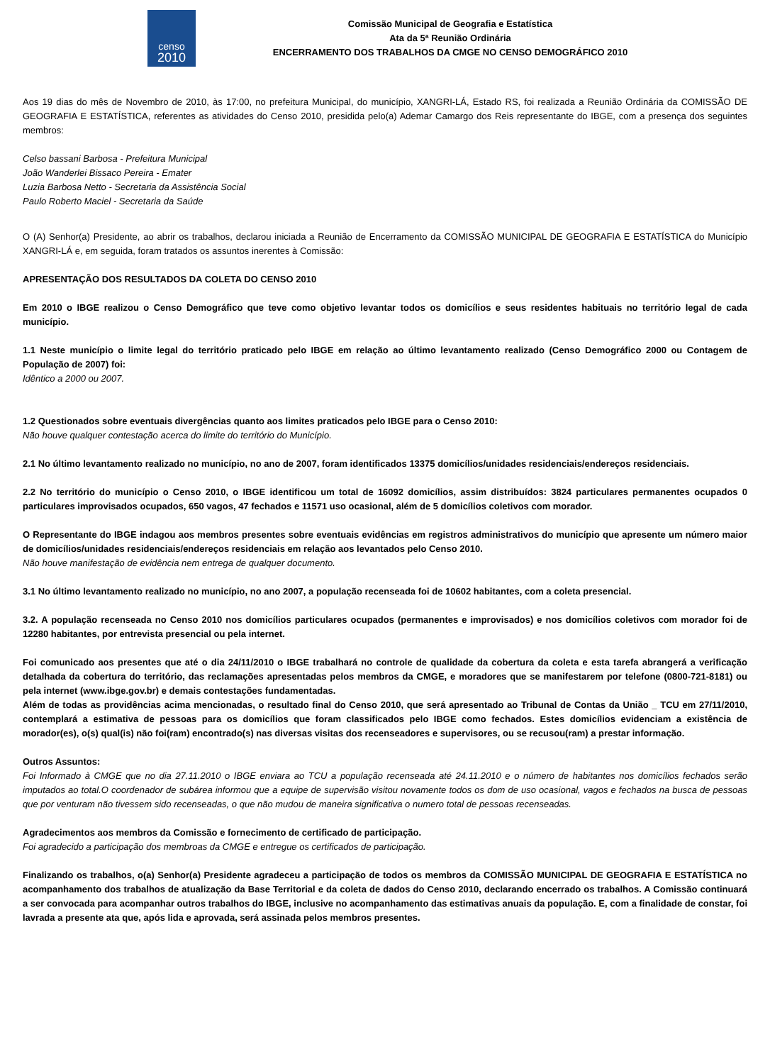censo
2010
Comissão Municipal de Geografia e Estatística
Ata da 5ª Reunião Ordinária
ENCERRAMENTO DOS TRABALHOS DA CMGE NO CENSO DEMOGRÁFICO 2010
Aos 19 dias do mês de Novembro de 2010, às 17:00, no prefeitura Municipal, do município, XANGRI-LÁ, Estado RS, foi realizada a Reunião Ordinária da COMISSÃO DE GEOGRAFIA E ESTATÍSTICA, referentes as atividades do Censo 2010, presidida pelo(a) Ademar Camargo dos Reis representante do IBGE, com a presença dos seguintes membros:
Celso bassani Barbosa - Prefeitura Municipal
João Wanderlei Bissaco Pereira - Emater
Luzia Barbosa Netto - Secretaria da Assistência Social
Paulo Roberto Maciel - Secretaria da Saúde
O (A) Senhor(a) Presidente, ao abrir os trabalhos, declarou iniciada a Reunião de Encerramento da COMISSÃO MUNICIPAL DE GEOGRAFIA E ESTATÍSTICA do Município XANGRI-LÁ e, em seguida, foram tratados os assuntos inerentes à Comissão:
APRESENTAÇÃO DOS RESULTADOS DA COLETA DO CENSO 2010
Em 2010 o IBGE realizou o Censo Demográfico que teve como objetivo levantar todos os domicílios e seus residentes habituais no território legal de cada município.
1.1 Neste município o limite legal do território praticado pelo IBGE em relação ao último levantamento realizado (Censo Demográfico 2000 ou Contagem de População de 2007) foi:
Idêntico a 2000 ou 2007.
1.2 Questionados sobre eventuais divergências quanto aos limites praticados pelo IBGE para o Censo 2010:
Não houve qualquer contestação acerca do limite do território do Município.
2.1 No último levantamento realizado no município, no ano de 2007, foram identificados 13375 domicílios/unidades residenciais/endereços residenciais.
2.2 No território do município o Censo 2010, o IBGE identificou um total de 16092 domicílios, assim distribuídos: 3824 particulares permanentes ocupados 0 particulares improvisados ocupados, 650 vagos, 47 fechados e 11571 uso ocasional, além de 5 domicílios coletivos com morador.
O Representante do IBGE indagou aos membros presentes sobre eventuais evidências em registros administrativos do município que apresente um número maior de domicílios/unidades residenciais/endereços residenciais em relação aos levantados pelo Censo 2010.
Não houve manifestação de evidência nem entrega de qualquer documento.
3.1 No último levantamento realizado no município, no ano 2007, a população recenseada foi de 10602 habitantes, com a coleta presencial.
3.2. A população recenseada no Censo 2010 nos domicílios particulares ocupados (permanentes e improvisados) e nos domicílios coletivos com morador foi de 12280 habitantes, por entrevista presencial ou pela internet.
Foi comunicado aos presentes que até o dia 24/11/2010 o IBGE trabalhará no controle de qualidade da cobertura da coleta e esta tarefa abrangerá a verificação detalhada da cobertura do território, das reclamações apresentadas pelos membros da CMGE, e moradores que se manifestarem por telefone (0800-721-8181) ou pela internet (www.ibge.gov.br) e demais contestações fundamentadas.
Além de todas as providências acima mencionadas, o resultado final do Censo 2010, que será apresentado ao Tribunal de Contas da União _ TCU em 27/11/2010, contemplará a estimativa de pessoas para os domicílios que foram classificados pelo IBGE como fechados. Estes domicílios evidenciam a existência de morador(es), o(s) qual(is) não foi(ram) encontrado(s) nas diversas visitas dos recenseadores e supervisores, ou se recusou(ram) a prestar informação.
Outros Assuntos:
Foi Informado à CMGE que no dia 27.11.2010 o IBGE enviara ao TCU a população recenseada até 24.11.2010 e o número de habitantes nos domicílios fechados serão imputados ao total.O coordenador de subárea informou que a equipe de supervisão visitou novamente todos os dom de uso ocasional, vagos e fechados na busca de pessoas que por venturam não tivessem sido recenseadas, o que não mudou de maneira significativa o numero total de pessoas recenseadas.
Agradecimentos aos membros da Comissão e fornecimento de certificado de participação.
Foi agradecido a participação dos membroas da CMGE e entregue os certificados de participação.
Finalizando os trabalhos, o(a) Senhor(a) Presidente agradeceu a participação de todos os membros da COMISSÃO MUNICIPAL DE GEOGRAFIA E ESTATÍSTICA no acompanhamento dos trabalhos de atualização da Base Territorial e da coleta de dados do Censo 2010, declarando encerrado os trabalhos. A Comissão continuará a ser convocada para acompanhar outros trabalhos do IBGE, inclusive no acompanhamento das estimativas anuais da população. E, com a finalidade de constar, foi lavrada a presente ata que, após lida e aprovada, será assinada pelos membros presentes.